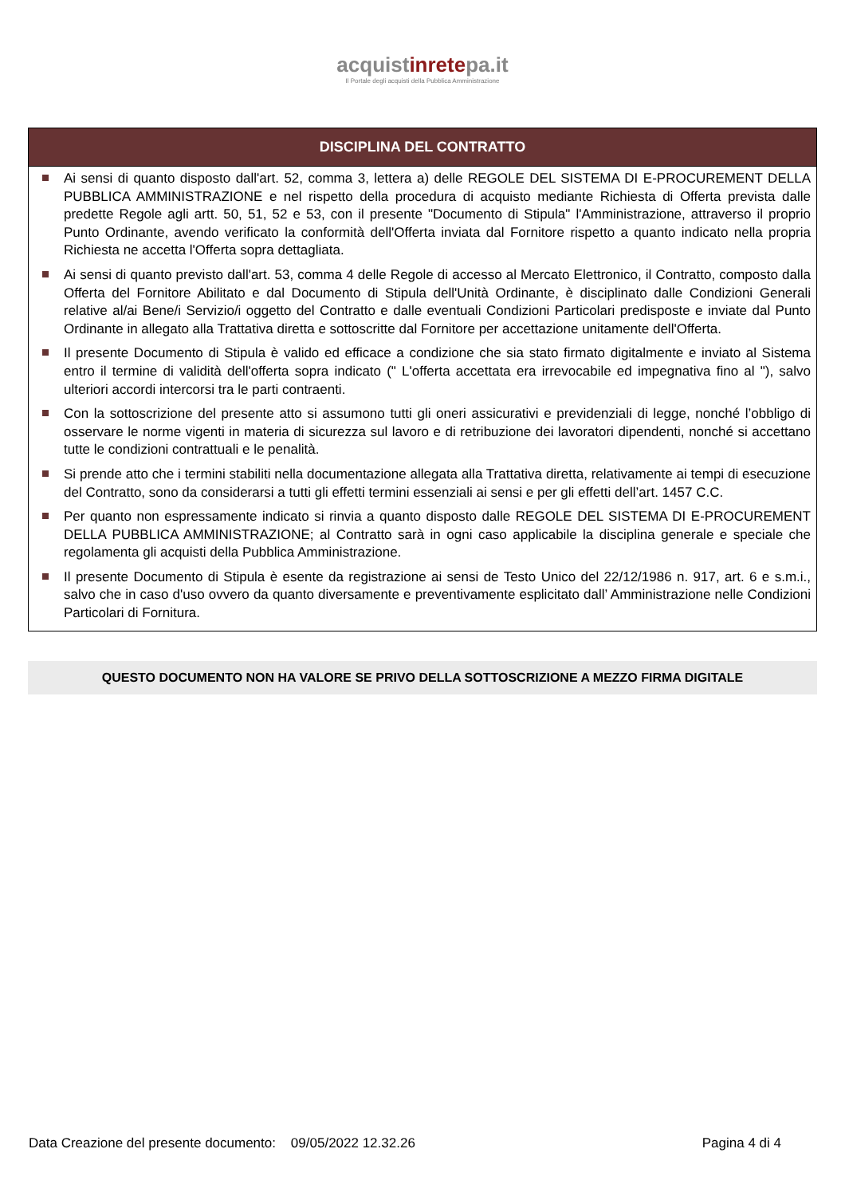acquistinretepa.it
Il Portale degli acquisti della Pubblica Amministrazione
DISCIPLINA DEL CONTRATTO
Ai sensi di quanto disposto dall'art. 52, comma 3, lettera a) delle REGOLE DEL SISTEMA DI E-PROCUREMENT DELLA PUBBLICA AMMINISTRAZIONE e nel rispetto della procedura di acquisto mediante Richiesta di Offerta prevista dalle predette Regole agli artt. 50, 51, 52 e 53, con il presente "Documento di Stipula" l'Amministrazione, attraverso il proprio Punto Ordinante, avendo verificato la conformità dell'Offerta inviata dal Fornitore rispetto a quanto indicato nella propria Richiesta ne accetta l'Offerta sopra dettagliata.
Ai sensi di quanto previsto dall'art. 53, comma 4 delle Regole di accesso al Mercato Elettronico, il Contratto, composto dalla Offerta del Fornitore Abilitato e dal Documento di Stipula dell'Unità Ordinante, è disciplinato dalle Condizioni Generali relative al/ai Bene/i Servizio/i oggetto del Contratto e dalle eventuali Condizioni Particolari predisposte e inviate dal Punto Ordinante in allegato alla Trattativa diretta e sottoscritte dal Fornitore per accettazione unitamente dell'Offerta.
Il presente Documento di Stipula è valido ed efficace a condizione che sia stato firmato digitalmente e inviato al Sistema entro il termine di validità dell'offerta sopra indicato (" L'offerta accettata era irrevocabile ed impegnativa fino al "), salvo ulteriori accordi intercorsi tra le parti contraenti.
Con la sottoscrizione del presente atto si assumono tutti gli oneri assicurativi e previdenziali di legge, nonché l’obbligo di osservare le norme vigenti in materia di sicurezza sul lavoro e di retribuzione dei lavoratori dipendenti, nonché si accettano tutte le condizioni contrattuali e le penalità.
Si prende atto che i termini stabiliti nella documentazione allegata alla Trattativa diretta, relativamente ai tempi di esecuzione del Contratto, sono da considerarsi a tutti gli effetti termini essenziali ai sensi e per gli effetti dell’art. 1457 C.C.
Per quanto non espressamente indicato si rinvia a quanto disposto dalle REGOLE DEL SISTEMA DI E-PROCUREMENT DELLA PUBBLICA AMMINISTRAZIONE; al Contratto sarà in ogni caso applicabile la disciplina generale e speciale che regolamenta gli acquisti della Pubblica Amministrazione.
Il presente Documento di Stipula è esente da registrazione ai sensi de Testo Unico del 22/12/1986 n. 917, art. 6 e s.m.i., salvo che in caso d'uso ovvero da quanto diversamente e preventivamente esplicitato dall’ Amministrazione nelle Condizioni Particolari di Fornitura.
QUESTO DOCUMENTO NON HA VALORE SE PRIVO DELLA SOTTOSCRIZIONE A MEZZO FIRMA DIGITALE
Data Creazione del presente documento: 09/05/2022 12.32.26 Pagina 4 di 4